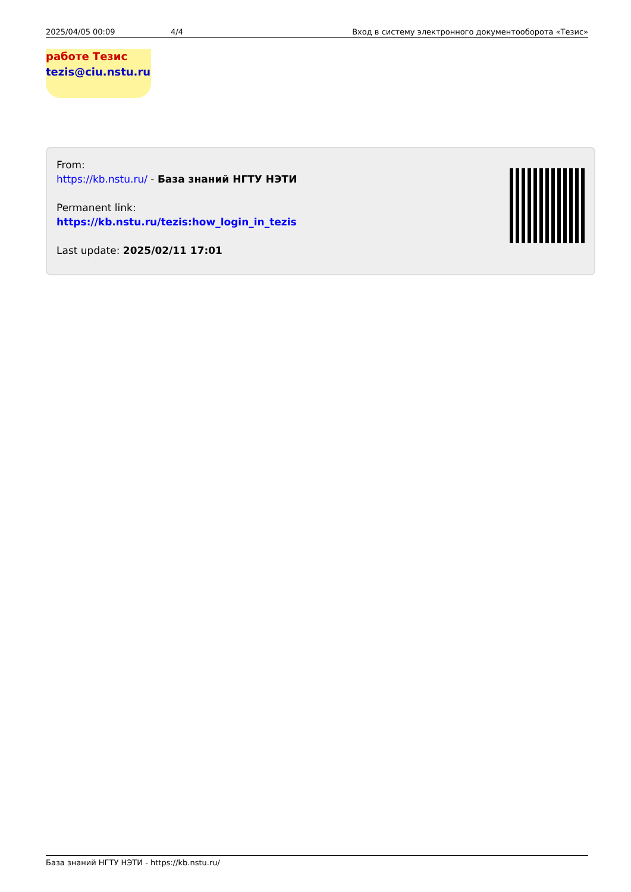2025/04/05 00:09 4/4 Вход в систему электронного документооборота «Тезис»
работе Тезис
tezis@ciu.nstu.ru
From:
https://kb.nstu.ru/ - База знаний НГТУ НЭТИ
Permanent link:
https://kb.nstu.ru/tezis:how_login_in_tezis
Last update: 2025/02/11 17:01
База знаний НГТУ НЭТИ - https://kb.nstu.ru/